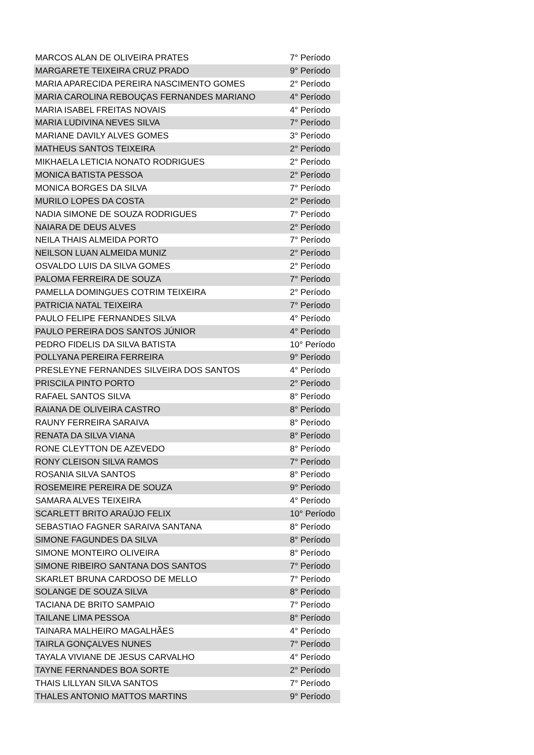| MARCOS ALAN DE OLIVEIRA PRATES | 7° Período |
| MARGARETE TEIXEIRA CRUZ PRADO | 9° Período |
| MARIA APARECIDA PEREIRA NASCIMENTO GOMES | 2° Período |
| MARIA CAROLINA REBOUÇAS FERNANDES MARIANO | 4° Período |
| MARIA ISABEL FREITAS NOVAIS | 4° Período |
| MARIA LUDIVINA NEVES SILVA | 7° Período |
| MARIANE DAVILY ALVES GOMES | 3° Período |
| MATHEUS SANTOS TEIXEIRA | 2° Período |
| MIKHAELA LETICIA NONATO RODRIGUES | 2° Período |
| MONICA BATISTA PESSOA | 2° Período |
| MONICA BORGES DA SILVA | 7° Período |
| MURILO LOPES DA COSTA | 2° Período |
| NADIA SIMONE DE SOUZA RODRIGUES | 7° Período |
| NAIARA DE DEUS ALVES | 2° Período |
| NEILA THAIS ALMEIDA PORTO | 7° Período |
| NEILSON LUAN ALMEIDA MUNIZ | 2° Período |
| OSVALDO LUIS DA SILVA GOMES | 2° Período |
| PALOMA FERREIRA DE SOUZA | 7° Período |
| PAMELLA DOMINGUES COTRIM TEIXEIRA | 2° Período |
| PATRICIA NATAL TEIXEIRA | 7° Período |
| PAULO FELIPE FERNANDES SILVA | 4° Período |
| PAULO PEREIRA DOS SANTOS JÚNIOR | 4° Período |
| PEDRO FIDELIS DA SILVA BATISTA | 10° Período |
| POLLYANA PEREIRA FERREIRA | 9° Período |
| PRESLEYNE FERNANDES SILVEIRA DOS SANTOS | 4° Período |
| PRISCILA PINTO PORTO | 2° Período |
| RAFAEL SANTOS SILVA | 8° Período |
| RAIANA DE OLIVEIRA CASTRO | 8° Período |
| RAUNY FERREIRA SARAIVA | 8° Período |
| RENATA DA SILVA VIANA | 8° Período |
| RONE CLEYTTON DE AZEVEDO | 8° Período |
| RONY CLEISON SILVA RAMOS | 7° Período |
| ROSANIA SILVA SANTOS | 8° Período |
| ROSEMEIRE PEREIRA DE SOUZA | 9° Período |
| SAMARA ALVES TEIXEIRA | 4° Período |
| SCARLETT BRITO ARAÚJO FELIX | 10° Período |
| SEBASTIAO FAGNER SARAIVA SANTANA | 8° Período |
| SIMONE FAGUNDES DA SILVA | 8° Período |
| SIMONE MONTEIRO OLIVEIRA | 8° Período |
| SIMONE RIBEIRO SANTANA DOS SANTOS | 7° Período |
| SKARLET BRUNA CARDOSO DE MELLO | 7° Período |
| SOLANGE DE SOUZA SILVA | 8° Período |
| TACIANA DE BRITO SAMPAIO | 7° Período |
| TAILANE LIMA PESSOA | 8° Período |
| TAINARA MALHEIRO MAGALHÃES | 4° Período |
| TAIRLA GONÇALVES NUNES | 7° Período |
| TAYALA VIVIANE DE JESUS CARVALHO | 4° Período |
| TAYNE FERNANDES BOA SORTE | 2° Período |
| THAIS LILLYAN SILVA SANTOS | 7° Período |
| THALES ANTONIO MATTOS MARTINS | 9° Período |